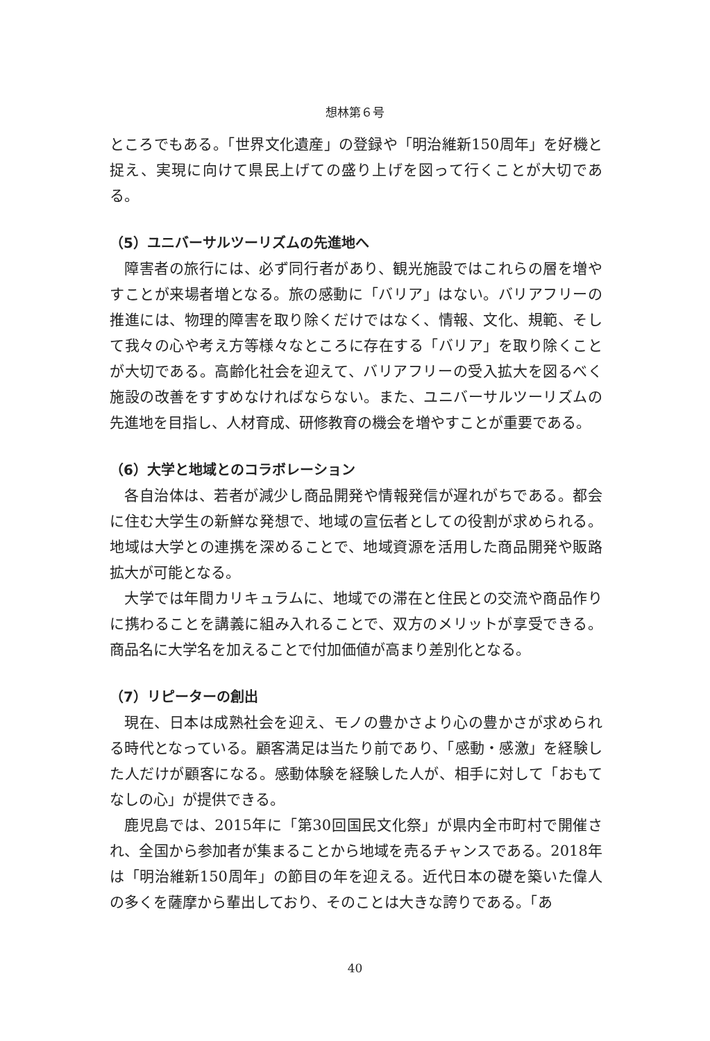想林第６号
ところでもある。「世界文化遺産」の登録や「明治維新150周年」を好機と捉え、実現に向けて県民上げての盛り上げを図って行くことが大切である。
（5）ユニバーサルツーリズムの先進地へ
障害者の旅行には、必ず同行者があり、観光施設ではこれらの層を増やすことが来場者増となる。旅の感動に「バリア」はない。バリアフリーの推進には、物理的障害を取り除くだけではなく、情報、文化、規範、そして我々の心や考え方等様々なところに存在する「バリア」を取り除くことが大切である。高齢化社会を迎えて、バリアフリーの受入拡大を図るべく施設の改善をすすめなければならない。また、ユニバーサルツーリズムの先進地を目指し、人材育成、研修教育の機会を増やすことが重要である。
（6）大学と地域とのコラボレーション
各自治体は、若者が減少し商品開発や情報発信が遅れがちである。都会に住む大学生の新鮮な発想で、地域の宣伝者としての役割が求められる。地域は大学との連携を深めることで、地域資源を活用した商品開発や販路拡大が可能となる。
大学では年間カリキュラムに、地域での滞在と住民との交流や商品作りに携わることを講義に組み入れることで、双方のメリットが享受できる。商品名に大学名を加えることで付加価値が高まり差別化となる。
（7）リピーターの創出
現在、日本は成熟社会を迎え、モノの豊かさより心の豊かさが求められる時代となっている。顧客満足は当たり前であり、「感動・感激」を経験した人だけが顧客になる。感動体験を経験した人が、相手に対して「おもてなしの心」が提供できる。
鹿児島では、2015年に「第30回国民文化祭」が県内全市町村で開催され、全国から参加者が集まることから地域を売るチャンスである。2018年は「明治維新150周年」の節目の年を迎える。近代日本の礎を築いた偉人の多くを薩摩から輩出しており、そのことは大きな誇りである。「あ
40